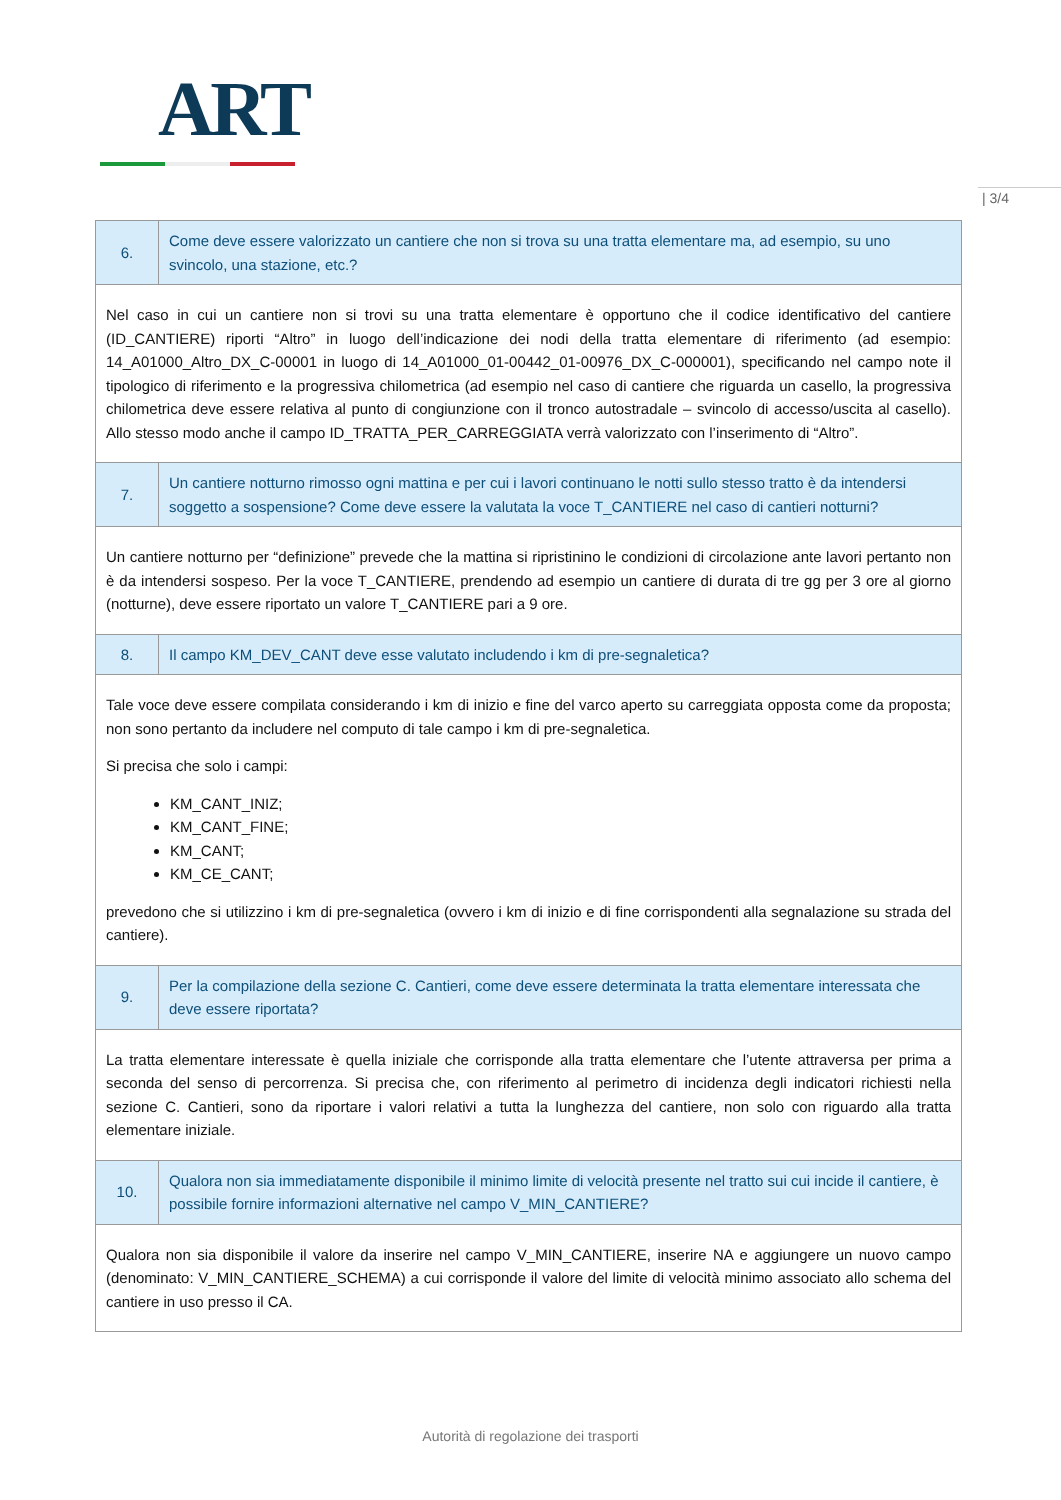ART
| 3/4
| 6. | Come deve essere valorizzato un cantiere che non si trova su una tratta elementare ma, ad esempio, su uno svincolo, una stazione, etc.? |
| Nel caso in cui un cantiere non si trovi su una tratta elementare è opportuno che il codice identificativo del cantiere (ID_CANTIERE) riporti “Altro” in luogo dell’indicazione dei nodi della tratta elementare di riferimento (ad esempio: 14_A01000_Altro_DX_C-00001 in luogo di 14_A01000_01-00442_01-00976_DX_C-000001), specificando nel campo note il tipologico di riferimento e la progressiva chilometrica (ad esempio nel caso di cantiere che riguarda un casello, la progressiva chilometrica deve essere relativa al punto di congiunzione con il tronco autostradale – svincolo di accesso/uscita al casello). Allo stesso modo anche il campo ID_TRATTA_PER_CARREGGIATA verrà valorizzato con l’inserimento di “Altro”. | |
| 7. | Un cantiere notturno rimosso ogni mattina e per cui i lavori continuano le notti sullo stesso tratto è da intendersi soggetto a sospensione? Come deve essere la valutata la voce T_CANTIERE nel caso di cantieri notturni? |
| Un cantiere notturno per “definizione” prevede che la mattina si ripristinino le condizioni di circolazione ante lavori pertanto non è da intendersi sospeso. Per la voce T_CANTIERE, prendendo ad esempio un cantiere di durata di tre gg per 3 ore al giorno (notturne), deve essere riportato un valore T_CANTIERE pari a 9 ore. | |
| 8. | Il campo KM_DEV_CANT deve esse valutato includendo i km di pre-segnaletica? |
| Tale voce deve essere compilata considerando i km di inizio e fine del varco aperto su carreggiata opposta come da proposta; non sono pertanto da includere nel computo di tale campo i km di pre-segnaletica. Si precisa che solo i campi: KM_CANT_INIZ; KM_CANT_FINE; KM_CANT; KM_CE_CANT; prevedono che si utilizzino i km di pre-segnaletica (ovvero i km di inizio e di fine corrispondenti alla segnalazione su strada del cantiere). | |
| 9. | Per la compilazione della sezione C. Cantieri, come deve essere determinata la tratta elementare interessata che deve essere riportata? |
| La tratta elementare interessate è quella iniziale che corrisponde alla tratta elementare che l’utente attraversa per prima a seconda del senso di percorrenza. Si precisa che, con riferimento al perimetro di incidenza degli indicatori richiesti nella sezione C. Cantieri, sono da riportare i valori relativi a tutta la lunghezza del cantiere, non solo con riguardo alla tratta elementare iniziale. | |
| 10. | Qualora non sia immediatamente disponibile il minimo limite di velocità presente nel tratto sui cui incide il cantiere, è possibile fornire informazioni alternative nel campo V_MIN_CANTIERE? |
| Qualora non sia disponibile il valore da inserire nel campo V_MIN_CANTIERE, inserire NA e aggiungere un nuovo campo (denominato: V_MIN_CANTIERE_SCHEMA) a cui corrisponde il valore del limite di velocità minimo associato allo schema del cantiere in uso presso il CA. | |
Autorità di regolazione dei trasporti